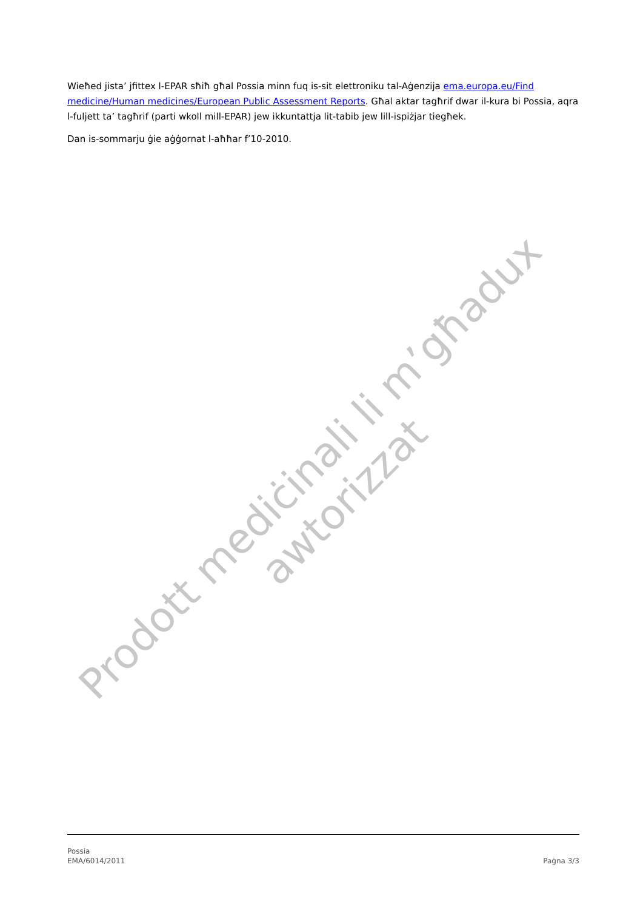Wieħed jista’ jfittex l-EPAR sħiħ għal Possia minn fuq is-sit elettroniku tal-Aġenzija ema.europa.eu/Find medicine/Human medicines/European Public Assessment Reports. Għal aktar tagħrif dwar il-kura bi Possia, aqra l-fuljett ta’ tagħrif (parti wkoll mill-EPAR) jew ikkuntattja lit-tabib jew lill-ispiżjar tiegħek.
Dan is-sommarju ġie aġġornat l-aħħar f’10-2010.
Prodott mediċinali li m’għadux awtorizzat
Possia
EMA/6014/2011
Paġna 3/3